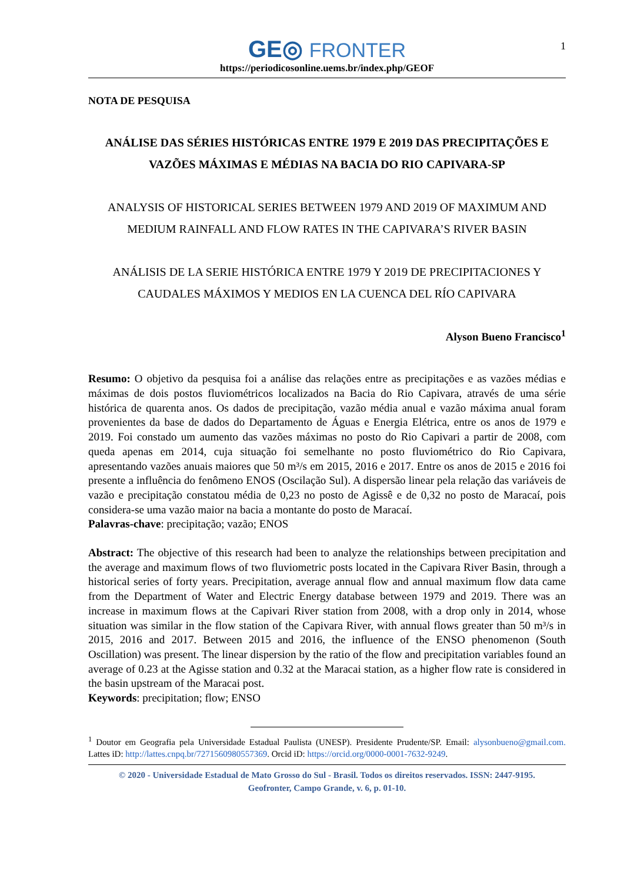GE◎ FRONTER
1
https://periodicosonline.uems.br/index.php/GEOF
NOTA DE PESQUISA
ANÁLISE DAS SÉRIES HISTÓRICAS ENTRE 1979 E 2019 DAS PRECIPITAÇÕES E VAZÕES MÁXIMAS E MÉDIAS NA BACIA DO RIO CAPIVARA-SP
ANALYSIS OF HISTORICAL SERIES BETWEEN 1979 AND 2019 OF MAXIMUM AND MEDIUM RAINFALL AND FLOW RATES IN THE CAPIVARA’S RIVER BASIN
ANÁLISIS DE LA SERIE HISTÓRICA ENTRE 1979 Y 2019 DE PRECIPITACIONES Y CAUDALES MÁXIMOS Y MEDIOS EN LA CUENCA DEL RÍO CAPIVARA
Alyson Bueno Francisco<sup>1</sup>
Resumo: O objetivo da pesquisa foi a análise das relações entre as precipitações e as vazões médias e máximas de dois postos fluviométricos localizados na Bacia do Rio Capivara, através de uma série histórica de quarenta anos. Os dados de precipitação, vazão média anual e vazão máxima anual foram provenientes da base de dados do Departamento de Águas e Energia Elétrica, entre os anos de 1979 e 2019. Foi constado um aumento das vazões máximas no posto do Rio Capivari a partir de 2008, com queda apenas em 2014, cuja situação foi semelhante no posto fluviométrico do Rio Capivara, apresentando vazões anuais maiores que 50 m³/s em 2015, 2016 e 2017. Entre os anos de 2015 e 2016 foi presente a influência do fenômeno ENOS (Oscilação Sul). A dispersão linear pela relação das variáveis de vazão e precipitação constatou média de 0,23 no posto de Agissê e de 0,32 no posto de Maracaí, pois considera-se uma vazão maior na bacia a montante do posto de Maracaí.
Palavras-chave: precipitação; vazão; ENOS
Abstract: The objective of this research had been to analyze the relationships between precipitation and the average and maximum flows of two fluviometric posts located in the Capivara River Basin, through a historical series of forty years. Precipitation, average annual flow and annual maximum flow data came from the Department of Water and Electric Energy database between 1979 and 2019. There was an increase in maximum flows at the Capivari River station from 2008, with a drop only in 2014, whose situation was similar in the flow station of the Capivara River, with annual flows greater than 50 m³/s in 2015, 2016 and 2017. Between 2015 and 2016, the influence of the ENSO phenomenon (South Oscillation) was present. The linear dispersion by the ratio of the flow and precipitation variables found an average of 0.23 at the Agisse station and 0.32 at the Maracai station, as a higher flow rate is considered in the basin upstream of the Maracai post.
Keywords: precipitation; flow; ENSO
<sup>1</sup> Doutor em Geografia pela Universidade Estadual Paulista (UNESP). Presidente Prudente/SP. Email: alysonbueno@gmail.com. Lattes iD: http://lattes.cnpq.br/7271560980557369. Orcid iD: https://orcid.org/0000-0001-7632-9249.
© 2020 - Universidade Estadual de Mato Grosso do Sul - Brasil. Todos os direitos reservados. ISSN: 2447-9195.
Geofronter, Campo Grande, v. 6, p. 01-10.